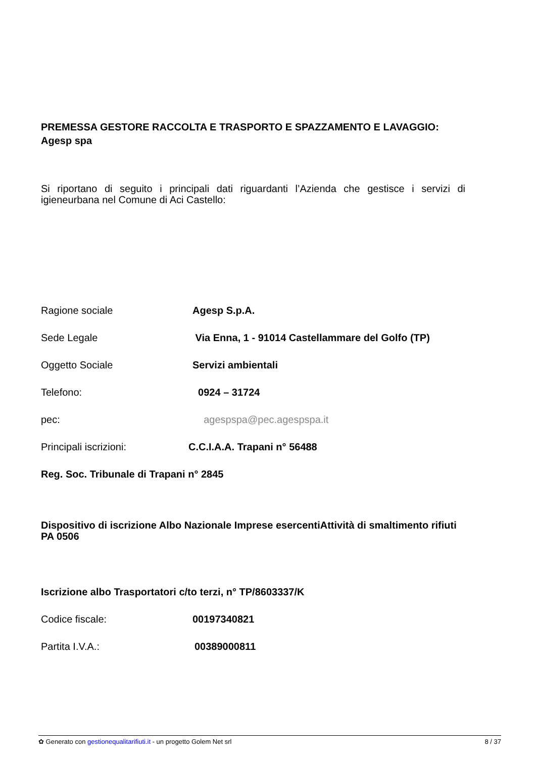PREMESSA GESTORE RACCOLTA E TRASPORTO E SPAZZAMENTO E LAVAGGIO: Agesp spa
Si riportano di seguito i principali dati riguardanti l’Azienda che gestisce i servizi di igieneurbana nel Comune di Aci Castello:
Ragione sociale Agesp S.p.A.
Sede Legale Via Enna, 1 - 91014 Castellammare del Golfo (TP)
Oggetto Sociale Servizi ambientali
Telefono: 0924 – 31724
pec: agespspa@pec.agespspa.it
Principali iscrizioni: C.C.I.A.A. Trapani n° 56488
Reg. Soc. Tribunale di Trapani n° 2845
Dispositivo di iscrizione Albo Nazionale Imprese esercentiAttività di smaltimento rifiuti PA 0506
Iscrizione albo Trasportatori c/to terzi, n° TP/8603337/K
Codice fiscale: 00197340821
Partita I.V.A.: 00389000811
✿ Generato con gestionequalitarifiuti.it - un progetto Golem Net srl 8 / 37